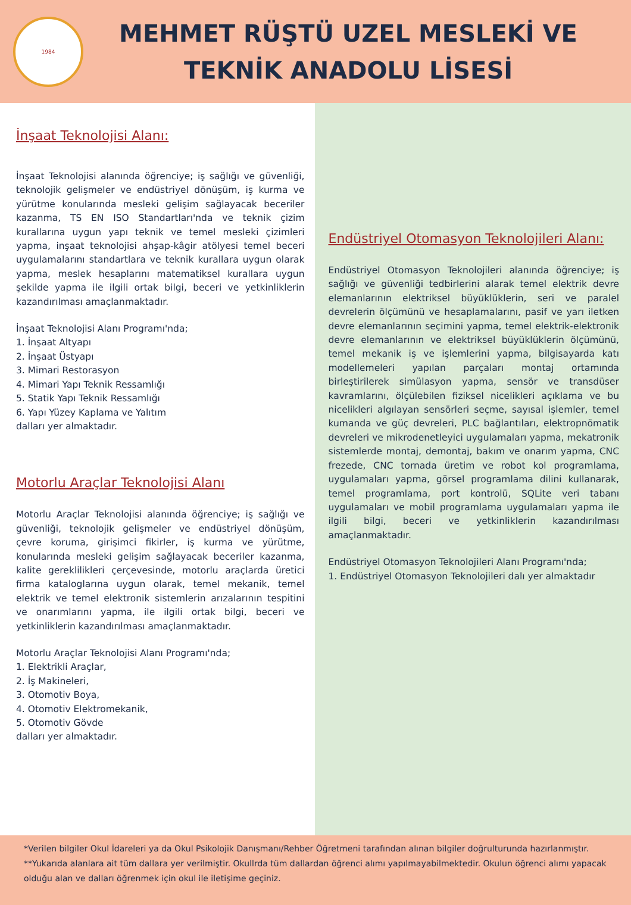1984
MEHMET RÜŞTÜ UZEL MESLEKİ VE TEKNİK ANADOLU LİSESİ
İnşaat Teknolojisi Alanı:
İnşaat Teknolojisi alanında öğrenciye; iş sağlığı ve güvenliği, teknolojik gelişmeler ve endüstriyel dönüşüm, iş kurma ve yürütme konularında mesleki gelişim sağlayacak beceriler kazanma, TS EN ISO Standartları'nda ve teknik çizim kurallarına uygun yapı teknik ve temel mesleki çizimleri yapma, inşaat teknolojisi ahşap-kâgir atölyesi temel beceri uygulamalarını standartlara ve teknik kurallara uygun olarak yapma, meslek hesaplarını matematiksel kurallara uygun şekilde yapma ile ilgili ortak bilgi, beceri ve yetkinliklerin kazandırılması amaçlanmaktadır.
İnşaat Teknolojisi Alanı Programı'nda;
1. İnşaat Altyapı
2. İnşaat Üstyapı
3. Mimari Restorasyon
4. Mimari Yapı Teknik Ressamlığı
5. Statik Yapı Teknik Ressamlığı
6. Yapı Yüzey Kaplama ve Yalıtım
dalları yer almaktadır.
Motorlu Araçlar Teknolojisi Alanı
Motorlu Araçlar Teknolojisi alanında öğrenciye; iş sağlığı ve güvenliği, teknolojik gelişmeler ve endüstriyel dönüşüm, çevre koruma, girişimci fikirler, iş kurma ve yürütme, konularında mesleki gelişim sağlayacak beceriler kazanma, kalite gereklilikleri çerçevesinde, motorlu araçlarda üretici firma kataloglarına uygun olarak, temel mekanik, temel elektrik ve temel elektronik sistemlerin arızalarının tespitini ve onarımlarını yapma, ile ilgili ortak bilgi, beceri ve yetkinliklerin kazandırılması amaçlanmaktadır.
Motorlu Araçlar Teknolojisi Alanı Programı'nda;
1. Elektrikli Araçlar,
2. İş Makineleri,
3. Otomotiv Boya,
4. Otomotiv Elektromekanik,
5. Otomotiv Gövde
dalları yer almaktadır.
Endüstriyel Otomasyon Teknolojileri Alanı:
Endüstriyel Otomasyon Teknolojileri alanında öğrenciye; iş sağlığı ve güvenliği tedbirlerini alarak temel elektrik devre elemanlarının elektriksel büyüklüklerin, seri ve paralel devrelerin ölçümünü ve hesaplamalarını, pasif ve yarı iletken devre elemanlarının seçimini yapma, temel elektrik-elektronik devre elemanlarının ve elektriksel büyüklüklerin ölçümünü, temel mekanik iş ve işlemlerini yapma, bilgisayarda katı modellemeleri yapılan parçaları montaj ortamında birleştirilerek simülasyon yapma, sensör ve transdüser kavramlarını, ölçülebilen fiziksel nicelikleri açıklama ve bu nicelikleri algılayan sensörleri seçme, sayısal işlemler, temel kumanda ve güç devreleri, PLC bağlantıları, elektropnömatik devreleri ve mikrodenetleyici uygulamaları yapma, mekatronik sistemlerde montaj, demontaj, bakım ve onarım yapma, CNC frezede, CNC tornada üretim ve robot kol programlama, uygulamaları yapma, görsel programlama dilini kullanarak, temel programlama, port kontrolü, SQLite veri tabanı uygulamaları ve mobil programlama uygulamaları yapma ile ilgili bilgi, beceri ve yetkinliklerin kazandırılması amaçlanmaktadır.
Endüstriyel Otomasyon Teknolojileri Alanı Programı'nda;
1. Endüstriyel Otomasyon Teknolojileri dalı yer almaktadır
*Verilen bilgiler Okul İdareleri ya da Okul Psikolojik Danışmanı/Rehber Öğretmeni tarafından alınan bilgiler doğrulturunda hazırlanmıştır.
**Yukarıda alanlara ait tüm dallara yer verilmiştir. Okullrda tüm dallardan öğrenci alımı yapılmayabilmektedir. Okulun öğrenci alımı yapacak olduğu alan ve dalları öğrenmek için okul ile iletişime geçiniz.